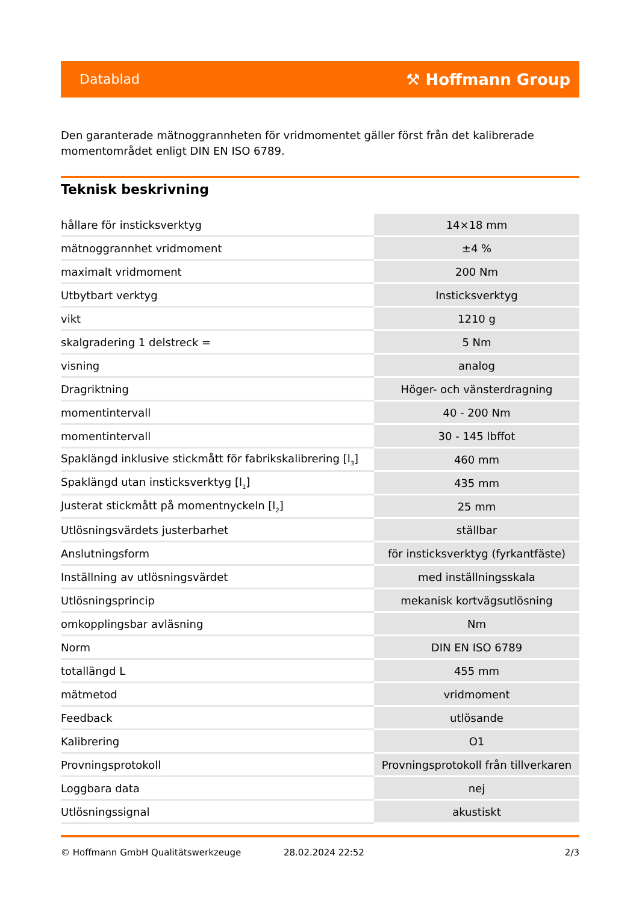Datablad ⚒ Hoffmann Group
Den garanterade mätnoggrannheten för vridmomentet gäller först från det kalibrerade momentområdet enligt DIN EN ISO 6789.
Teknisk beskrivning
| hållare för insticksverktyg | 14×18 mm |
| mätnoggrannhet vridmoment | ±4 % |
| maximalt vridmoment | 200 Nm |
| Utbytbart verktyg | Insticksverktyg |
| vikt | 1210 g |
| skalgradering 1 delstreck = | 5 Nm |
| visning | analog |
| Dragriktning | Höger- och vänsterdragning |
| momentintervall | 40 - 200 Nm |
| momentintervall | 30 - 145 lbffot |
| Spaklängd inklusive stickmått för fabrikskalibrering [l<sub>3</sub>] | 460 mm |
| Spaklängd utan insticksverktyg [l<sub>1</sub>] | 435 mm |
| Justerat stickmått på momentnyckeln [l<sub>2</sub>] | 25 mm |
| Utlösningsvärdets justerbarhet | ställbar |
| Anslutningsform | för insticksverktyg (fyrkantfäste) |
| Inställning av utlösningsvärdet | med inställningsskala |
| Utlösningsprincip | mekanisk kortvägsutlösning |
| omkopplingsbar avläsning | Nm |
| Norm | DIN EN ISO 6789 |
| totallängd L | 455 mm |
| mätmetod | vridmoment |
| Feedback | utlösande |
| Kalibrering | O1 |
| Provningsprotokoll | Provningsprotokoll från tillverkaren |
| Loggbara data | nej |
| Utlösningssignal | akustiskt |
© Hoffmann GmbH Qualitätswerkzeuge 28.02.2024 22:52 2/3